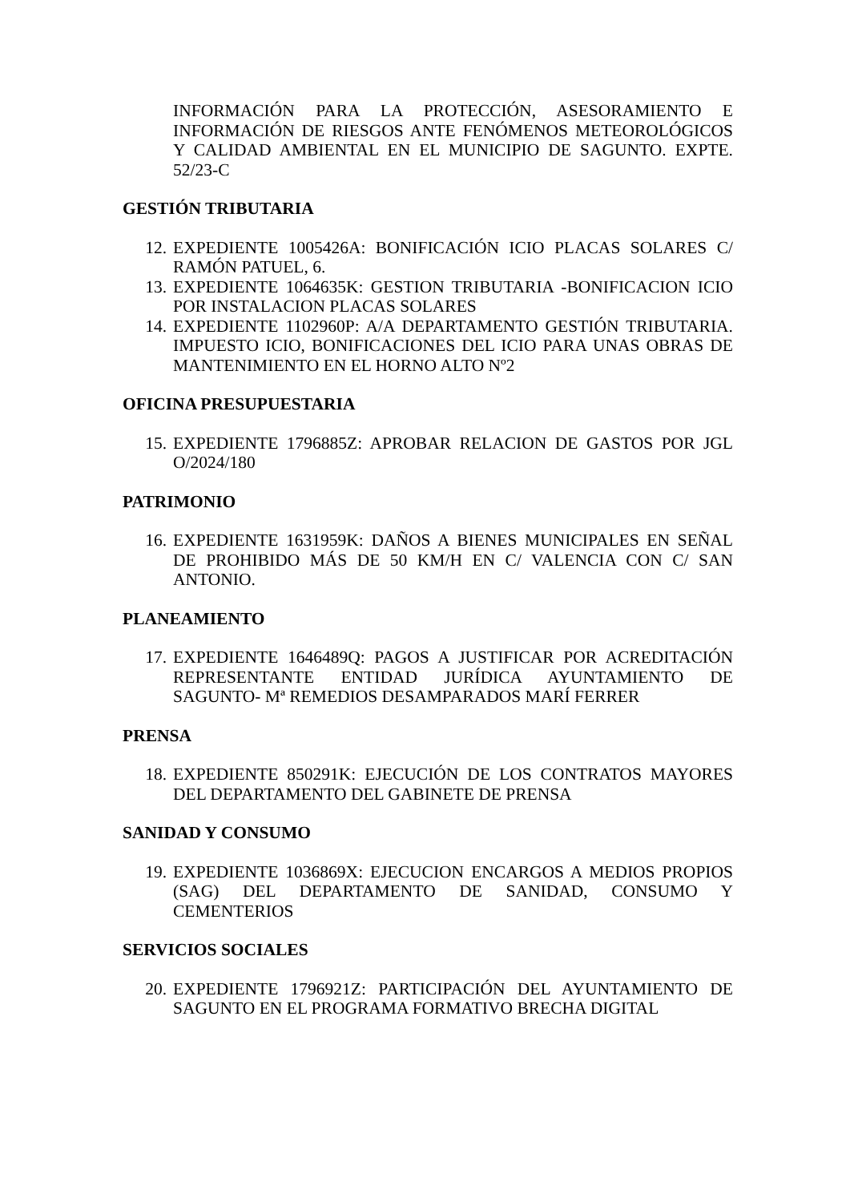INFORMACIÓN PARA LA PROTECCIÓN, ASESORAMIENTO E INFORMACIÓN DE RIESGOS ANTE FENÓMENOS METEOROLÓGICOS Y CALIDAD AMBIENTAL EN EL MUNICIPIO DE SAGUNTO. EXPTE. 52/23-C
GESTIÓN TRIBUTARIA
12. EXPEDIENTE 1005426A: BONIFICACIÓN ICIO PLACAS SOLARES C/ RAMÓN PATUEL, 6.
13. EXPEDIENTE 1064635K: GESTION TRIBUTARIA -BONIFICACION ICIO POR INSTALACION PLACAS SOLARES
14. EXPEDIENTE 1102960P: A/A DEPARTAMENTO GESTIÓN TRIBUTARIA. IMPUESTO ICIO, BONIFICACIONES DEL ICIO PARA UNAS OBRAS DE MANTENIMIENTO EN EL HORNO ALTO Nº2
OFICINA PRESUPUESTARIA
15. EXPEDIENTE 1796885Z: APROBAR RELACION DE GASTOS POR JGL O/2024/180
PATRIMONIO
16. EXPEDIENTE 1631959K: DAÑOS A BIENES MUNICIPALES EN SEÑAL DE PROHIBIDO MÁS DE 50 KM/H EN C/ VALENCIA CON C/ SAN ANTONIO.
PLANEAMIENTO
17. EXPEDIENTE 1646489Q: PAGOS A JUSTIFICAR POR ACREDITACIÓN REPRESENTANTE ENTIDAD JURÍDICA AYUNTAMIENTO DE SAGUNTO- Mª REMEDIOS DESAMPARADOS MARÍ FERRER
PRENSA
18. EXPEDIENTE 850291K: EJECUCIÓN DE LOS CONTRATOS MAYORES DEL DEPARTAMENTO DEL GABINETE DE PRENSA
SANIDAD Y CONSUMO
19. EXPEDIENTE 1036869X: EJECUCION ENCARGOS A MEDIOS PROPIOS (SAG) DEL DEPARTAMENTO DE SANIDAD, CONSUMO Y CEMENTERIOS
SERVICIOS SOCIALES
20. EXPEDIENTE 1796921Z: PARTICIPACIÓN DEL AYUNTAMIENTO DE SAGUNTO EN EL PROGRAMA FORMATIVO BRECHA DIGITAL